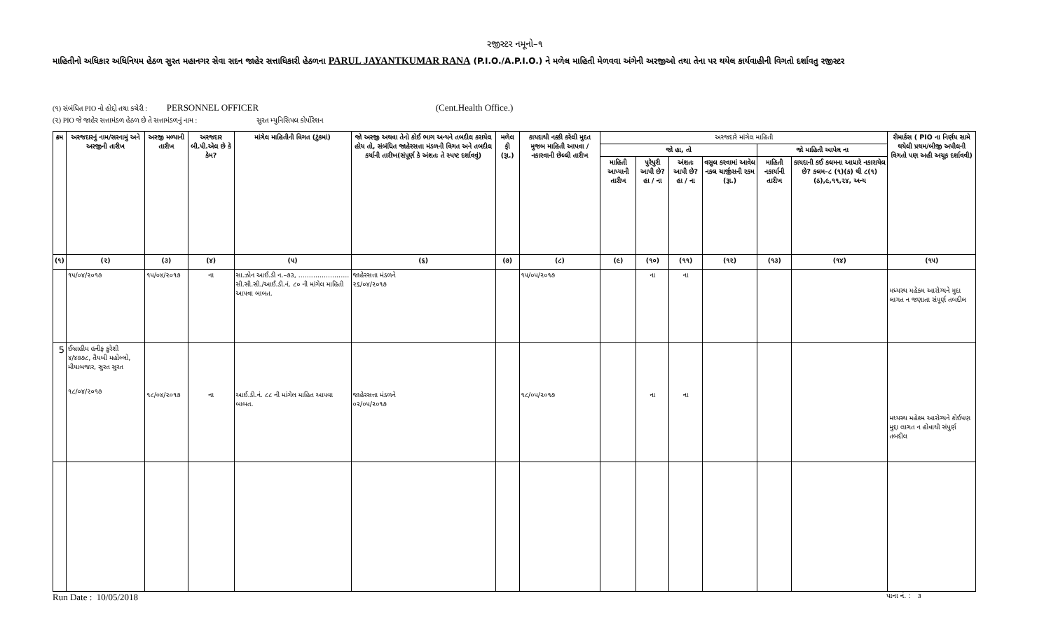રજીસ્ટર નમૂનો–૧
માહિતીનો અધિકાર અધિનિયમ હેઠળ સુરત મહાનગર સેવા સદન જાહેર સત્તાધિકારી હેઠળના PARUL JAYANTKUMAR RANA (P.I.O./A.P.I.O.) ને મળેલ માહિતી મેળવવા અંગેની અરજીઓ તથા તેના પર થયેલ કાર્યવાહીની વિગતો દર્શાવતુ રજીસ્ટર
(૧) સંબંધિત PIO નો હોદ્દો તથા કચેરી : PERSONNEL OFFICER (Cent.Health Office.)
(૨) PIO જે જાહેર સત્તામંડળ હેઠળ છે તે સત્તામંડળનું નામ : સુરત મ્યુનિસિપલ કોર્પોરેશન
| ક્રમ | અરજદારનું નામ/સરનામું અને અરજીની તારીખ | અરજી મળ્યાની તારીખ | અરજદાર બી.પી.એલ છે કે કેમ? | માંગેલ માહિતીની વિગત (ટુંકમાં) | જો અરજી અથવા તેનો કોઈ ભાગ અન્યને તબદીલ કરાયેલ હોય તો, સંબંધિત જાહેરસત્તા મંડળની વિગત અને તબદીલ કર્યાની તારીખ(સંપૂર્ણ કે અંશતઃ તે સ્પષ્ટ દર્શાવવું) | મળેલ ફી (રૂા.) | કાયદાથી નક્કી કરેલી મુદત મુજબ માહિતી આપવા / નકારવાની છેલ્લી તારીખ | અરજદારે માંગેલ માહિતી | | | | | | રીમાર્કસ ( PIO ના નિર્ણય સામે થયેલી પ્રથમ/બીજી અપીલની વિગતો પણ અહી અચૂક દર્શાવવી) |
| --- | --- | --- | --- | --- | --- | --- | --- | --- | --- | --- | --- | --- | --- | --- |
| | | | | | | | | જો હા, તો | | | | જો માહિતી આપેલ ના | | |
| | | | | | | | | માહિતી આપ્યાની તારીખ | પુરેપુરી આપી છે? હા / ના | અંશતઃ આપી છે? હા / ના | વસુલ કરવામાં આવેલ નકલ ચાર્જીસની રકમ (રૂા.) | માહિતી નકાર્યાની તારીખ | કાયદાની કઈ કલમના આધારે નકારાયેલ છે? કલમ–૮ (૧)(ક) થી ૮(૧)(ઠ),૯,૧૧,૨૪, અન્ય | |
| (૧) | (૨) | (૩) | (૪) | (૫) | (૬) | (૭) | (૮) | (૯) | (૧૦) | (૧૧) | (૧૨) | (૧૩) | (૧૪) | (૧૫) |
| | ૧૫/૦૪/૨૦૧૭ | ૧૫/૦૪/૨૦૧૭ | ના | સા.ઝોન આઈ.ડી ન.–૭૩, ........................ સી.સી.સી./આઈ.ડી.નં. ૮૦ ની માંગેલ માહિતી આપવા બાબત. | જાહેરસત્તા મંડળને ૨૬/૦૪/૨૦૧૭ | | ૧૫/૦૫/૨૦૧૭ | | ના | ના | | | | મધ્યસ્થ મહેકમ આરોગ્યને મુદા લાગત ન જણાતા સંપૂર્ણ તબદીલ |
| 5 | ઈબ્રાહીમ હનીફ કુરેશી ૪/૪૭૭૮, તૈયબી મહોલ્લો, મીયાબજાર, સુરત સુરત ૧૮/૦૪/૨૦૧૭ | ૧૮/૦૪/૨૦૧૭ | ના | આઈ.ડી.નં. ૮૮ ની માંગેલ માહિત આપવા બાબત. | જાહેરસત્તા મંડળને ૦૨/૦૫/૨૦૧૭ | | ૧૮/૦૫/૨૦૧૭ | | ના | ના | | | | મધ્યસ્થ મહેકમ આરોગ્યને કોઈપણ મુદ્દા લાગત ન હોવાથી સંપુર્ણ તબદીલ |
Run Date : 10/05/2018 પાના નં. : ૩